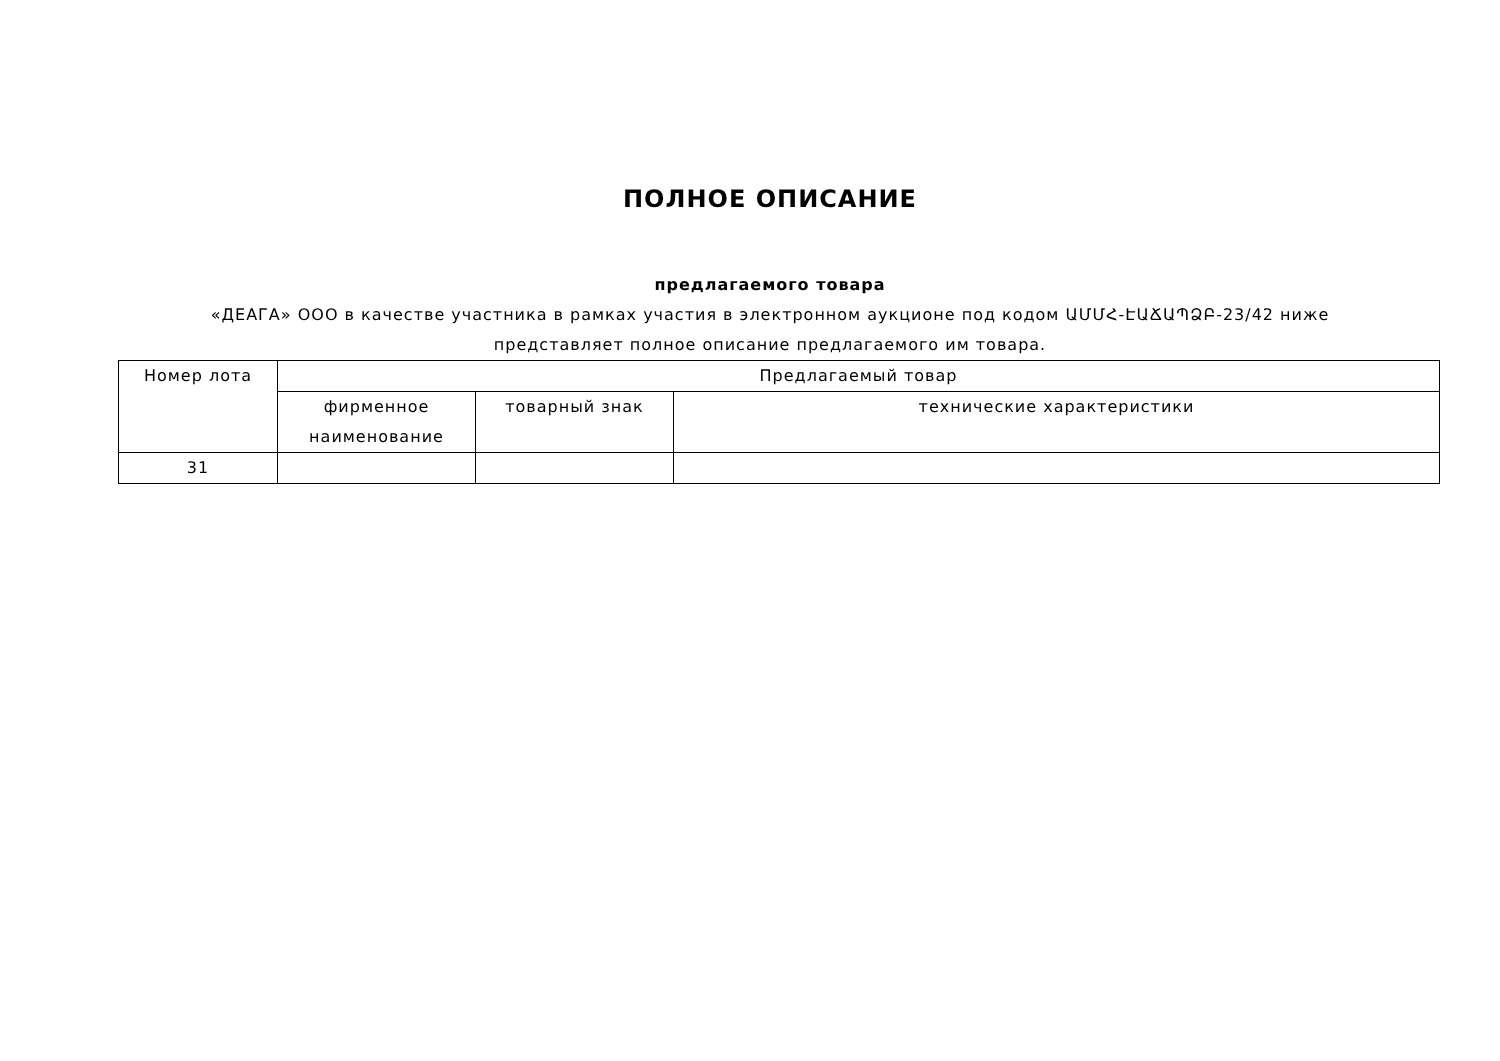ПОЛНОЕ ОПИСАНИЕ
предлагаемого товара
«ДЕАГА» ООО в качестве участника в рамках участия в электронном аукционе под кодом ԱՄՄՀ-ԷԱՃԱՊՁԲ-23/42 ниже представляет полное описание предлагаемого им товара.
| Номер лота | Предлагаемый товар | | |
| --- | --- | --- | --- |
| | фирменное наименование | товарный знак | технические характеристики |
| 31 | | | |